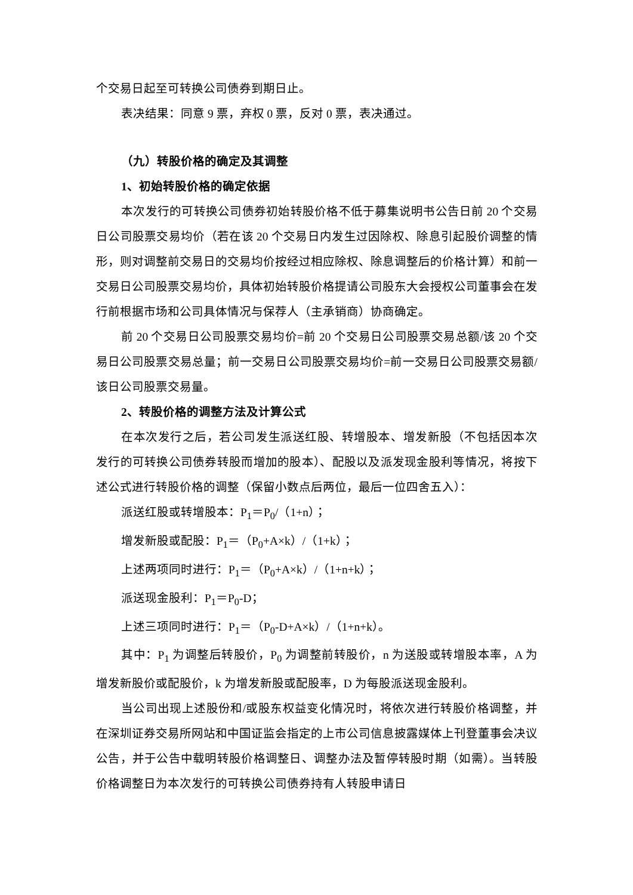个交易日起至可转换公司债券到期日止。
表决结果：同意 9 票，弃权 0 票，反对 0 票，表决通过。
（九）转股价格的确定及其调整
1、初始转股价格的确定依据
本次发行的可转换公司债券初始转股价格不低于募集说明书公告日前 20 个交易日公司股票交易均价（若在该 20 个交易日内发生过因除权、除息引起股价调整的情形，则对调整前交易日的交易均价按经过相应除权、除息调整后的价格计算）和前一交易日公司股票交易均价，具体初始转股价格提请公司股东大会授权公司董事会在发行前根据市场和公司具体情况与保荐人（主承销商）协商确定。
前 20 个交易日公司股票交易均价=前 20 个交易日公司股票交易总额/该 20 个交易日公司股票交易总量；前一交易日公司股票交易均价=前一交易日公司股票交易额/该日公司股票交易量。
2、转股价格的调整方法及计算公式
在本次发行之后，若公司发生派送红股、转增股本、增发新股（不包括因本次发行的可转换公司债券转股而增加的股本）、配股以及派发现金股利等情况，将按下述公式进行转股价格的调整（保留小数点后两位，最后一位四舍五入）：
派送红股或转增股本：P<sub>1</sub>＝P<sub>0</sub>/（1+n）；
增发新股或配股：P<sub>1</sub>＝（P<sub>0</sub>+A×k）/（1+k）；
上述两项同时进行：P<sub>1</sub>＝（P<sub>0</sub>+A×k）/（1+n+k）；
派送现金股利：P<sub>1</sub>＝P<sub>0</sub>-D；
上述三项同时进行：P<sub>1</sub>＝（P<sub>0</sub>-D+A×k）/（1+n+k）。
其中：P<sub>1</sub> 为调整后转股价，P<sub>0</sub> 为调整前转股价，n 为送股或转增股本率，A 为增发新股价或配股价，k 为增发新股或配股率，D 为每股派送现金股利。
当公司出现上述股份和/或股东权益变化情况时，将依次进行转股价格调整，并在深圳证券交易所网站和中国证监会指定的上市公司信息披露媒体上刊登董事会决议公告，并于公告中载明转股价格调整日、调整办法及暂停转股时期（如需）。当转股价格调整日为本次发行的可转换公司债券持有人转股申请日